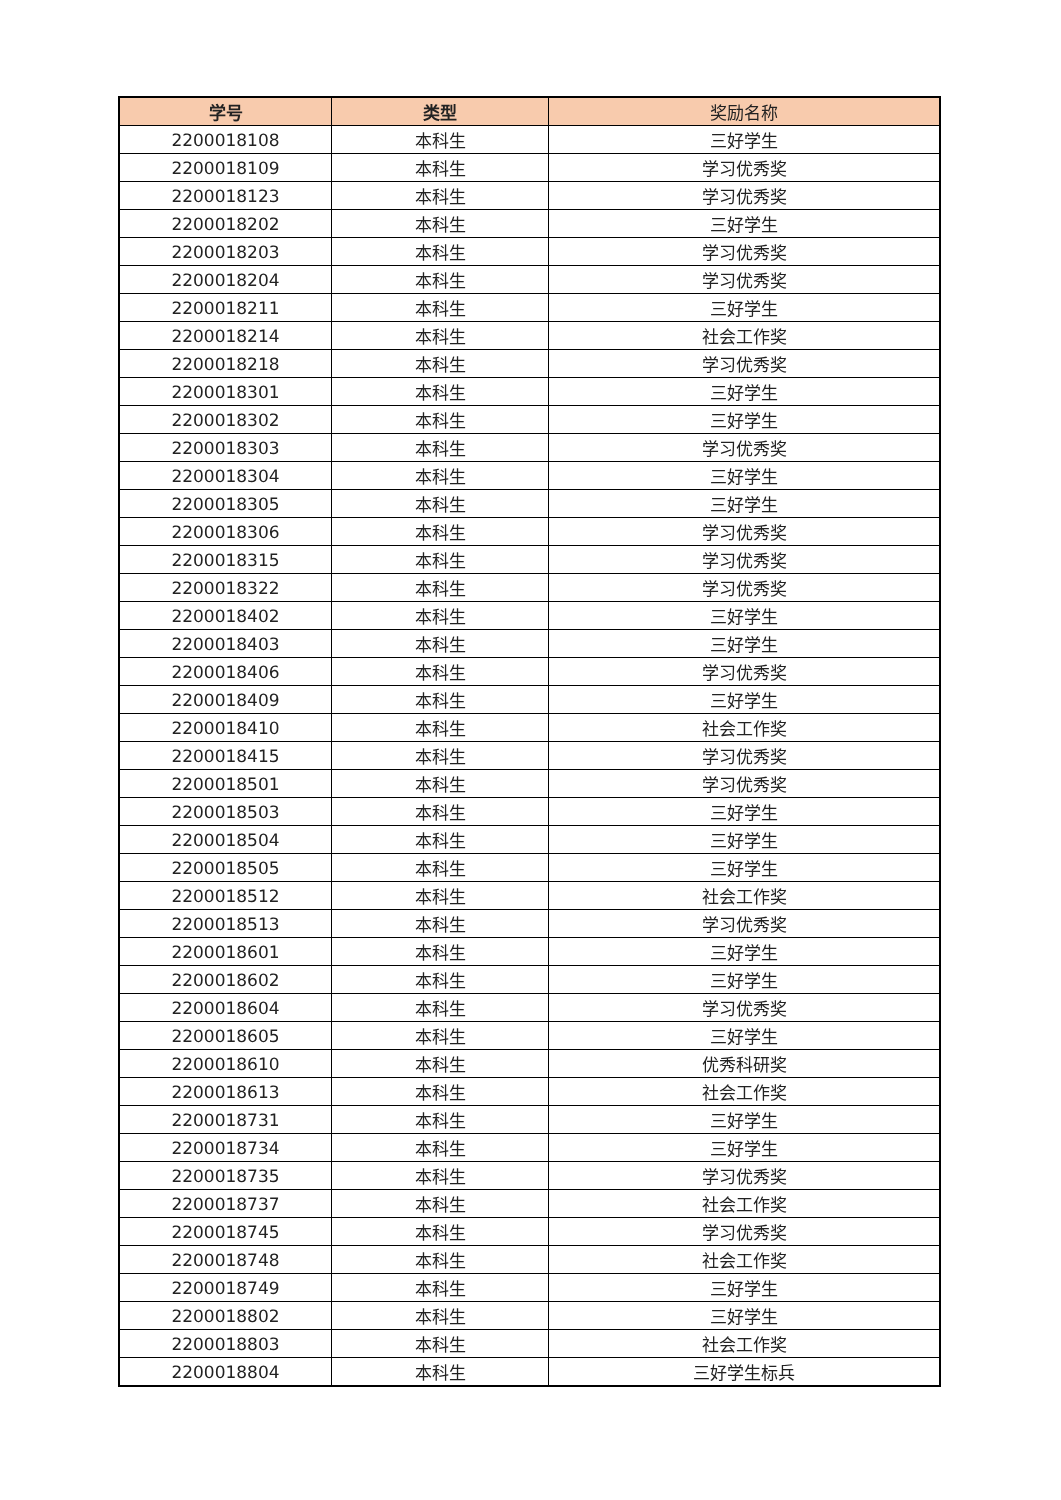| 学号 | 类型 | 奖励名称 |
| --- | --- | --- |
| 2200018108 | 本科生 | 三好学生 |
| 2200018109 | 本科生 | 学习优秀奖 |
| 2200018123 | 本科生 | 学习优秀奖 |
| 2200018202 | 本科生 | 三好学生 |
| 2200018203 | 本科生 | 学习优秀奖 |
| 2200018204 | 本科生 | 学习优秀奖 |
| 2200018211 | 本科生 | 三好学生 |
| 2200018214 | 本科生 | 社会工作奖 |
| 2200018218 | 本科生 | 学习优秀奖 |
| 2200018301 | 本科生 | 三好学生 |
| 2200018302 | 本科生 | 三好学生 |
| 2200018303 | 本科生 | 学习优秀奖 |
| 2200018304 | 本科生 | 三好学生 |
| 2200018305 | 本科生 | 三好学生 |
| 2200018306 | 本科生 | 学习优秀奖 |
| 2200018315 | 本科生 | 学习优秀奖 |
| 2200018322 | 本科生 | 学习优秀奖 |
| 2200018402 | 本科生 | 三好学生 |
| 2200018403 | 本科生 | 三好学生 |
| 2200018406 | 本科生 | 学习优秀奖 |
| 2200018409 | 本科生 | 三好学生 |
| 2200018410 | 本科生 | 社会工作奖 |
| 2200018415 | 本科生 | 学习优秀奖 |
| 2200018501 | 本科生 | 学习优秀奖 |
| 2200018503 | 本科生 | 三好学生 |
| 2200018504 | 本科生 | 三好学生 |
| 2200018505 | 本科生 | 三好学生 |
| 2200018512 | 本科生 | 社会工作奖 |
| 2200018513 | 本科生 | 学习优秀奖 |
| 2200018601 | 本科生 | 三好学生 |
| 2200018602 | 本科生 | 三好学生 |
| 2200018604 | 本科生 | 学习优秀奖 |
| 2200018605 | 本科生 | 三好学生 |
| 2200018610 | 本科生 | 优秀科研奖 |
| 2200018613 | 本科生 | 社会工作奖 |
| 2200018731 | 本科生 | 三好学生 |
| 2200018734 | 本科生 | 三好学生 |
| 2200018735 | 本科生 | 学习优秀奖 |
| 2200018737 | 本科生 | 社会工作奖 |
| 2200018745 | 本科生 | 学习优秀奖 |
| 2200018748 | 本科生 | 社会工作奖 |
| 2200018749 | 本科生 | 三好学生 |
| 2200018802 | 本科生 | 三好学生 |
| 2200018803 | 本科生 | 社会工作奖 |
| 2200018804 | 本科生 | 三好学生标兵 |